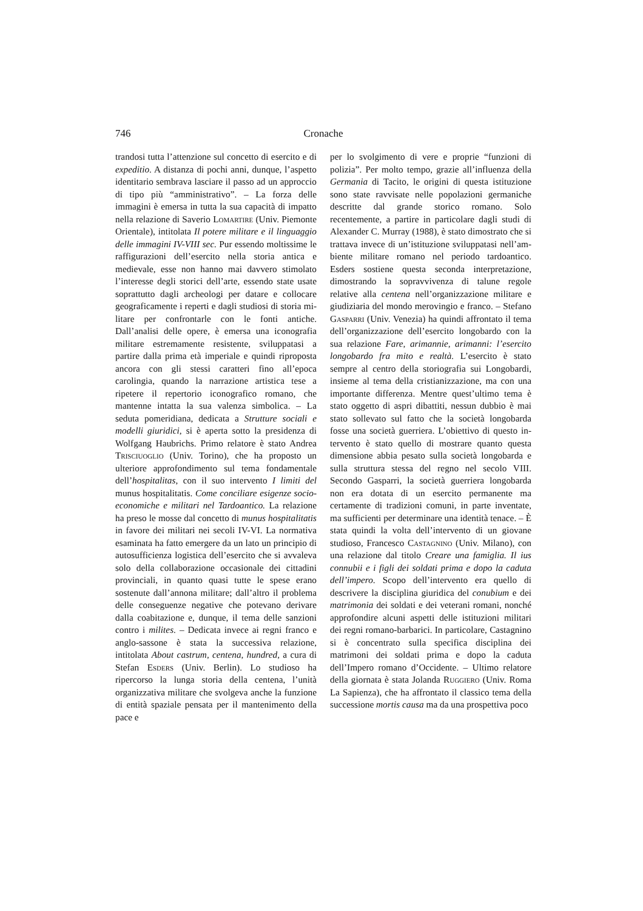746 Cronache
trandosi tutta l’attenzione sul concetto di eser­cito e di expeditio. A distanza di pochi anni, dunque, l’aspetto identitario sembrava lasciare il passo ad un approccio di tipo più “ammini­strativo”. – La forza delle immagini è emersa in tutta la sua capacità di impatto nella relazio­ne di Saverio Lomartire (Univ. Piemonte Orientale), intitolata Il potere militare e il lin­guaggio delle immagini IV-VIII sec. Pur es­sendo moltissime le raffigurazioni dell’eserci­to nella storia antica e medievale, esse non hanno mai davvero stimolato l’interesse degli storici dell’arte, essendo state usate soprattutto dagli archeologi per datare e collocare geogra­ficamente i reperti e dagli studiosi di storia mi­litare per confrontarle con le fonti antiche. Dall’analisi delle opere, è emersa una icono­grafia militare estremamente resistente, svi­luppatasi a partire dalla prima età imperiale e quindi riproposta ancora con gli stessi caratte­ri fino all’epoca carolingia, quando la narra­zione artistica tese a ripetere il repertorio ico­nografico romano, che mantenne intatta la sua valenza simbolica. – La seduta pomeridiana, dedicata a Strutture sociali e modelli giuridici, si è aperta sotto la presidenza di Wolfgang Haubrichs. Primo relatore è stato Andrea Trisciuoglio (Univ. Torino), che ha proposto un ulteriore approfondimento sul tema fonda­mentale dell’hospitalitas, con il suo intervento I limiti del munus hospitalitatis. Come conci­liare esigenze socio-economiche e militari nel Tardoantico. La relazione ha preso le mosse dal concetto di munus hospitalitatis in favore dei militari nei secoli IV-VI. La normativa esa­minata ha fatto emergere da un lato un princi­pio di autosufficienza logistica dell’esercito che si avvaleva solo della collaborazione occa­sionale dei cittadini provinciali, in quanto qua­si tutte le spese erano sostenute dall’annona militare; dall’altro il problema delle conse­guenze negative che potevano derivare dalla coabitazione e, dunque, il tema delle sanzioni contro i milites. – Dedicata invece ai regni franco e anglo-sassone è stata la successiva re­lazione, intitolata About castrum, centena, hundred, a cura di Stefan Esders (Univ. Ber­lin). Lo studioso ha ripercorso la lunga storia della centena, l’unità organizzativa militare che svolgeva anche la funzione di entità spa­ziale pensata per il mantenimento della pace e
per lo svolgimento di vere e proprie “funzioni di polizia”. Per molto tempo, grazie all’in­fluenza della Germania di Tacito, le origini di questa istituzione sono state ravvisate nelle popolazioni germaniche descritte dal grande storico romano. Solo recentemente, a partire in particolare dagli studi di Alexander C. Mur­ray (1988), è stato dimostrato che si trattava invece di un’istituzione sviluppatasi nell’am­biente militare romano nel periodo tardoanti­co. Esders sostiene questa seconda interpreta­zione, dimostrando la sopravvivenza di talune regole relative alla centena nell’organizzazio­ne militare e giudiziaria del mondo merovin­gio e franco. – Stefano Gasparri (Univ. Vene­zia) ha quindi affrontato il tema dell’organiz­zazione dell’esercito longobardo con la sua relazione Fare, arimannie, arimanni: l’eserci­to longobardo fra mito e realtà. L’esercito è stato sempre al centro della storiografia sui Longobardi, insieme al tema della cristianiz­zazione, ma con una importante differenza. Mentre quest’ultimo tema è stato oggetto di aspri dibattiti, nessun dubbio è mai stato solle­vato sul fatto che la società longobarda fosse una società guerriera. L’obiettivo di questo in­tervento è stato quello di mostrare quanto que­sta dimensione abbia pesato sulla società lon­gobarda e sulla struttura stessa del regno nel secolo VIII. Secondo Gasparri, la società guerriera longobarda non era dotata di un eser­cito permanente ma certamente di tradizioni comuni, in parte inventate, ma sufficienti per determinare una identità tenace. – È stata quindi la volta dell’intervento di un giovane studioso, Francesco Castagnino (Univ. Mila­no), con una relazione dal titolo Creare una famiglia. Il ius connubii e i figli dei soldati pri­ma e dopo la caduta dell’impero. Scopo dell’intervento era quello di descrivere la di­sciplina giuridica del conubium e dei matrimo­nia dei soldati e dei veterani romani, nonché approfondire alcuni aspetti delle istituzioni militari dei regni romano-barbarici. In partico­lare, Castagnino si è concentrato sulla specifi­ca disciplina dei matrimoni dei soldati prima e dopo la caduta dell’Impero romano d’Occi­dente. – Ultimo relatore della giornata è stata Jolanda Ruggiero (Univ. Roma La Sapienza), che ha affrontato il classico tema della succes­sione mortis causa ma da una prospettiva poco